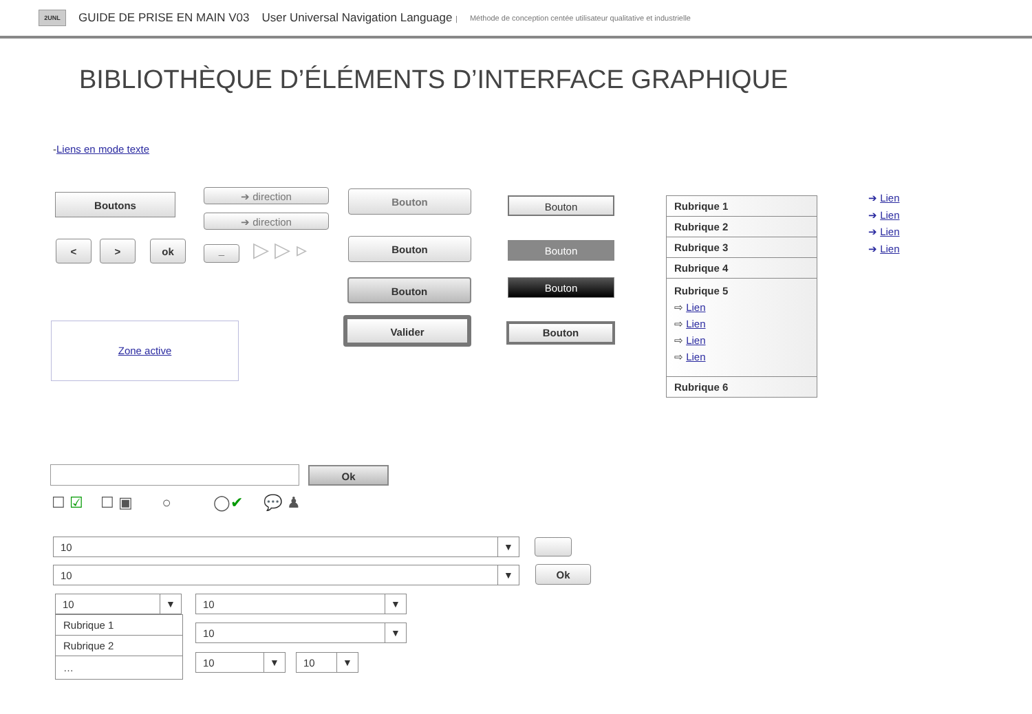2UNL
GUIDE DE PRISE EN MAIN V03 User Universal Navigation Language | Méthode de conception centée utilisateur qualitative et industrielle
BIBLIOTHÈQUE D’ÉLÉMENTS D’INTERFACE GRAPHIQUE
-Liens en mode texte
Boutons ➔ direction
➔ direction
< > ok _ ▷ ▷ ▹
Bouton
Bouton
Bouton
Valider
Bouton
Bouton
Bouton
Bouton
Zone active
Rubrique 1
Rubrique 2
Rubrique 3
Rubrique 4
Rubrique 5
⇨ Lien
⇨ Lien
⇨ Lien
⇨ Lien
Rubrique 6
➔ Lien
➔ Lien
➔ Lien
➔ Lien
Ok
☐ ☑ ☐ ▣ ○ ◯✔ 💬 ♟
10 ▼
10 ▼ Ok
10 ▼
Rubrique 1
Rubrique 2
…
10 ▼
10 ▼
10 ▼ 10 ▼